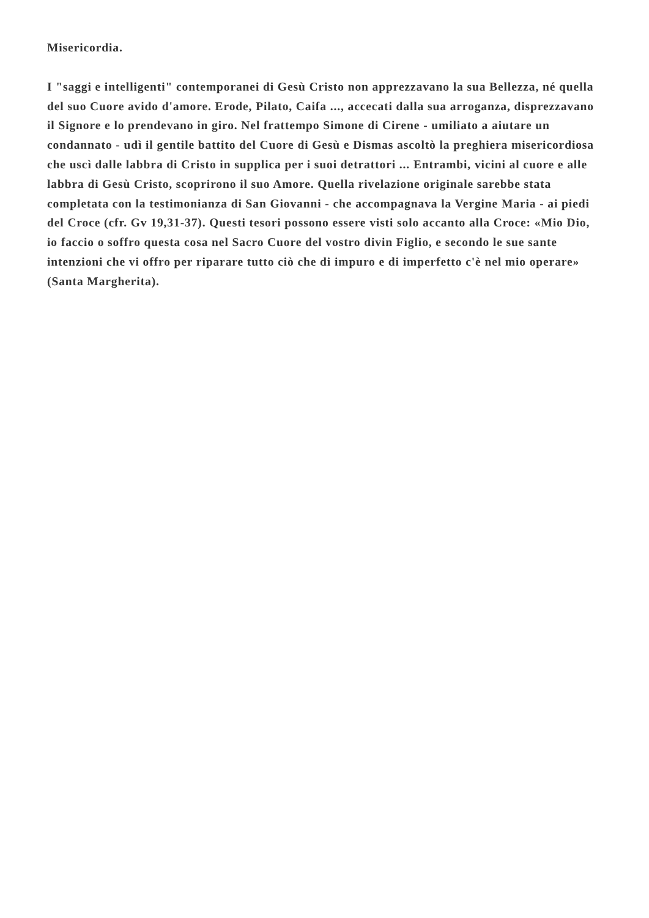Misericordia.
I "saggi e intelligenti" contemporanei di Gesù Cristo non apprezzavano la sua Bellezza, né quella del suo Cuore avido d'amore. Erode, Pilato, Caifa ..., accecati dalla sua arroganza, disprezzavano il Signore e lo prendevano in giro. Nel frattempo Simone di Cirene - umiliato a aiutare un condannato - udì il gentile battito del Cuore di Gesù e Dismas ascoltò la preghiera misericordiosa che uscì dalle labbra di Cristo in supplica per i suoi detrattori ... Entrambi, vicini al cuore e alle labbra di Gesù Cristo, scoprirono il suo Amore. Quella rivelazione originale sarebbe stata completata con la testimonianza di San Giovanni - che accompagnava la Vergine Maria - ai piedi del Croce (cfr. Gv 19,31-37). Questi tesori possono essere visti solo accanto alla Croce: «Mio Dio, io faccio o soffro questa cosa nel Sacro Cuore del vostro divin Figlio, e secondo le sue sante intenzioni che vi offro per riparare tutto ciò che di impuro e di imperfetto c'è nel mio operare» (Santa Margherita).